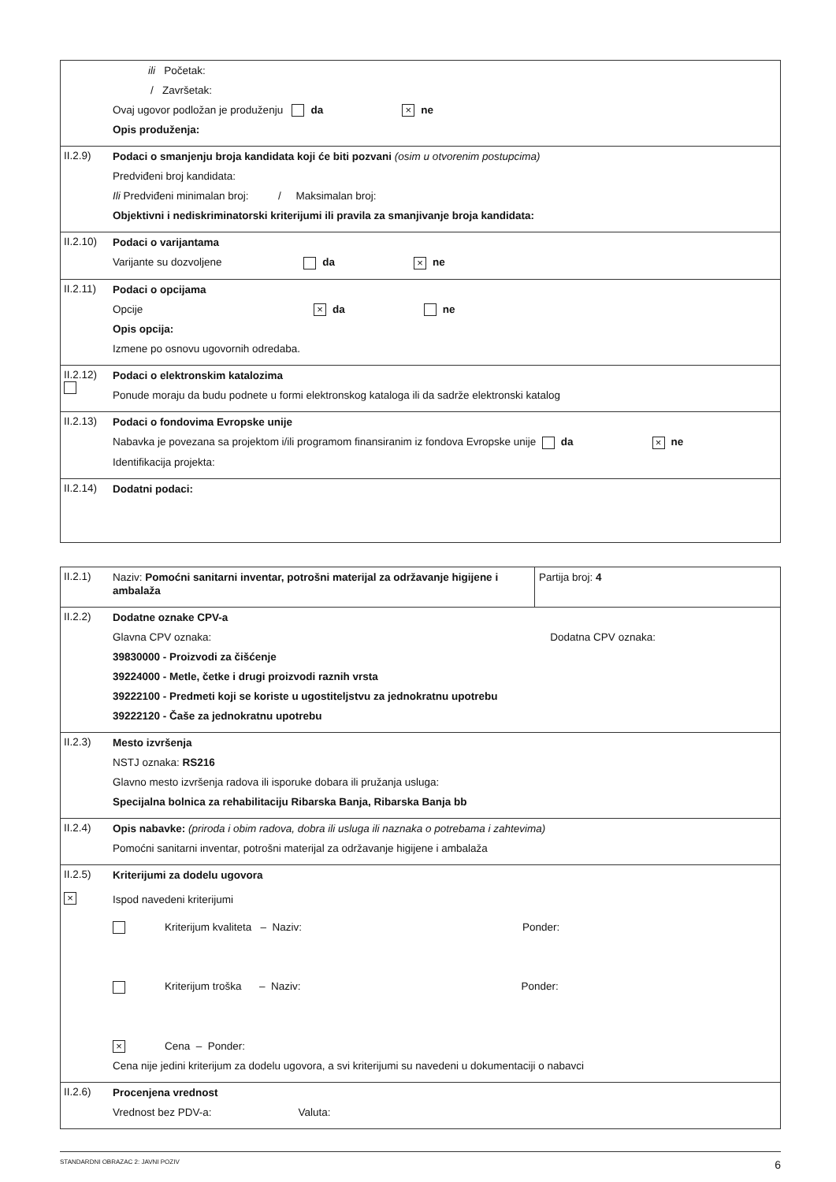| | ili Početak: / Završetak: Ovaj ugovor podložan je produženju da × ne Opis produženja: |
| II.2.9) | Podaci o smanjenju broja kandidata koji će biti pozvani (osim u otvorenim postupcima) Predviđeni broj kandidata: Ili Predviđeni minimalan broj: / Maksimalan broj: Objektivni i nediskriminatorski kriterijumi ili pravila za smanjivanje broja kandidata: |
| II.2.10) | Podaci o varijantama Varijante su dozvoljene da × ne |
| II.2.11) | Podaci o opcijama Opcije × da ne Opis opcija: Izmene po osnovu ugovornih odredaba. |
| II.2.12) | Podaci o elektronskim katalozima Ponude moraju da budu podnete u formi elektronskog kataloga ili da sadrže elektronski katalog |
| II.2.13) | Podaci o fondovima Evropske unije Nabavka je povezana sa projektom i/ili programom finansiranim iz fondova Evropske unije da × ne Identifikacija projekta: |
| II.2.14) | Dodatni podaci: |
| II.2.1) | Naziv: Pomoćni sanitarni inventar, potrošni materijal za održavanje higijene i ambalaža | Partija broj: 4 |
| II.2.2) | Dodatne oznake CPV-a Glavna CPV oznaka: Dodatna CPV oznaka: 39830000 - Proizvodi za čišćenje 39224000 - Metle, četke i drugi proizvodi raznih vrsta 39222100 - Predmeti koji se koriste u ugostiteljstvu za jednokratnu upotrebu 39222120 - Čaše za jednokratnu upotrebu | |
| II.2.3) | Mesto izvršenja NSTJ oznaka: RS216 Glavno mesto izvršenja radova ili isporuke dobara ili pružanja usluga: Specijalna bolnica za rehabilitaciju Ribarska Banja, Ribarska Banja bb | |
| II.2.4) | Opis nabavke: (priroda i obim radova, dobra ili usluga ili naznaka o potrebama i zahtevima) Pomoćni sanitarni inventar, potrošni materijal za održavanje higijene i ambalaža | |
| II.2.5) × | Kriterijumi za dodelu ugovora Ispod navedeni kriterijumi Kriterijum kvaliteta – Naziv: Ponder: Kriterijum troška – Naziv: Ponder: × Cena – Ponder: Cena nije jedini kriterijum za dodelu ugovora, a svi kriterijumi su navedeni u dokumentaciji o nabavci | |
| II.2.6) | Procenjena vrednost Vrednost bez PDV-a: Valuta: | |
STANDARDNI OBRAZAC 2: JAVNI POZIV 6